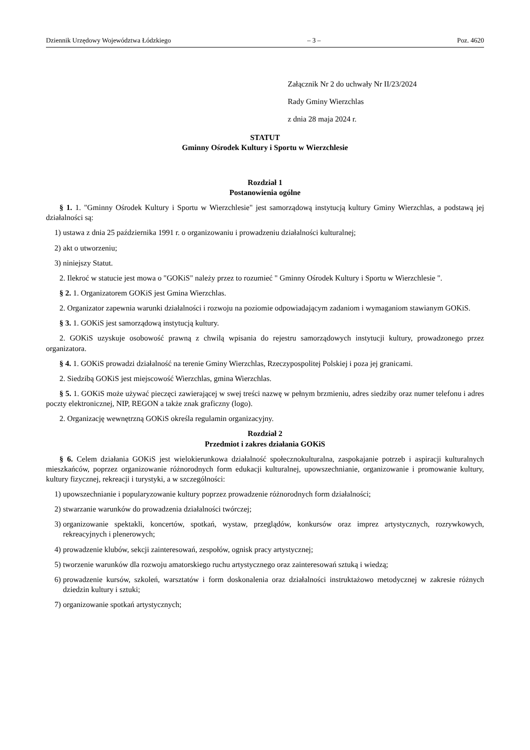Dziennik Urzędowy Województwa Łódzkiego – 3 – Poz. 4620
Załącznik Nr 2 do uchwały Nr II/23/2024
Rady Gminy Wierzchlas
z dnia 28 maja 2024 r.
STATUT
Gminny Ośrodek Kultury i Sportu w Wierzchlesie
Rozdział 1
Postanowienia ogólne
§ 1. 1. "Gminny Ośrodek Kultury i Sportu w Wierzchlesie" jest samorządową instytucją kultury Gminy Wierzchlas, a podstawą jej działalności są:
1) ustawa z dnia 25 października 1991 r. o organizowaniu i prowadzeniu działalności kulturalnej;
2) akt o utworzeniu;
3) niniejszy Statut.
2. Ilekroć w statucie jest mowa o "GOKiS" należy przez to rozumieć " Gminny Ośrodek Kultury i Sportu w Wierzchlesie ".
§ 2. 1. Organizatorem GOKiS jest Gmina Wierzchlas.
2. Organizator zapewnia warunki działalności i rozwoju na poziomie odpowiadającym zadaniom i wymaganiom stawianym GOKiS.
§ 3. 1. GOKiS jest samorządową instytucją kultury.
2. GOKiS uzyskuje osobowość prawną z chwilą wpisania do rejestru samorządowych instytucji kultury, prowadzonego przez organizatora.
§ 4. 1. GOKiS prowadzi działalność na terenie Gminy Wierzchlas, Rzeczypospolitej Polskiej i poza jej granicami.
2. Siedzibą GOKiS jest miejscowość Wierzchlas, gmina Wierzchlas.
§ 5. 1. GOKiS może używać pieczęci zawierającej w swej treści nazwę w pełnym brzmieniu, adres siedziby oraz numer telefonu i adres poczty elektronicznej, NIP, REGON a także znak graficzny (logo).
2. Organizację wewnętrzną GOKiS określa regulamin organizacyjny.
Rozdział 2
Przedmiot i zakres działania GOKiS
§ 6. Celem działania GOKiS jest wielokierunkowa działalność społecznokulturalna, zaspokajanie potrzeb i aspiracji kulturalnych mieszkańców, poprzez organizowanie różnorodnych form edukacji kulturalnej, upowszechnianie, organizowanie i promowanie kultury, kultury fizycznej, rekreacji i turystyki, a w szczególności:
1) upowszechnianie i popularyzowanie kultury poprzez prowadzenie różnorodnych form działalności;
2) stwarzanie warunków do prowadzenia działalności twórczej;
3) organizowanie spektakli, koncertów, spotkań, wystaw, przeglądów, konkursów oraz imprez artystycznych, rozrywkowych, rekreacyjnych i plenerowych;
4) prowadzenie klubów, sekcji zainteresowań, zespołów, ognisk pracy artystycznej;
5) tworzenie warunków dla rozwoju amatorskiego ruchu artystycznego oraz zainteresowań sztuką i wiedzą;
6) prowadzenie kursów, szkoleń, warsztatów i form doskonalenia oraz działalności instruktażowo metodycznej w zakresie różnych dziedzin kultury i sztuki;
7) organizowanie spotkań artystycznych;